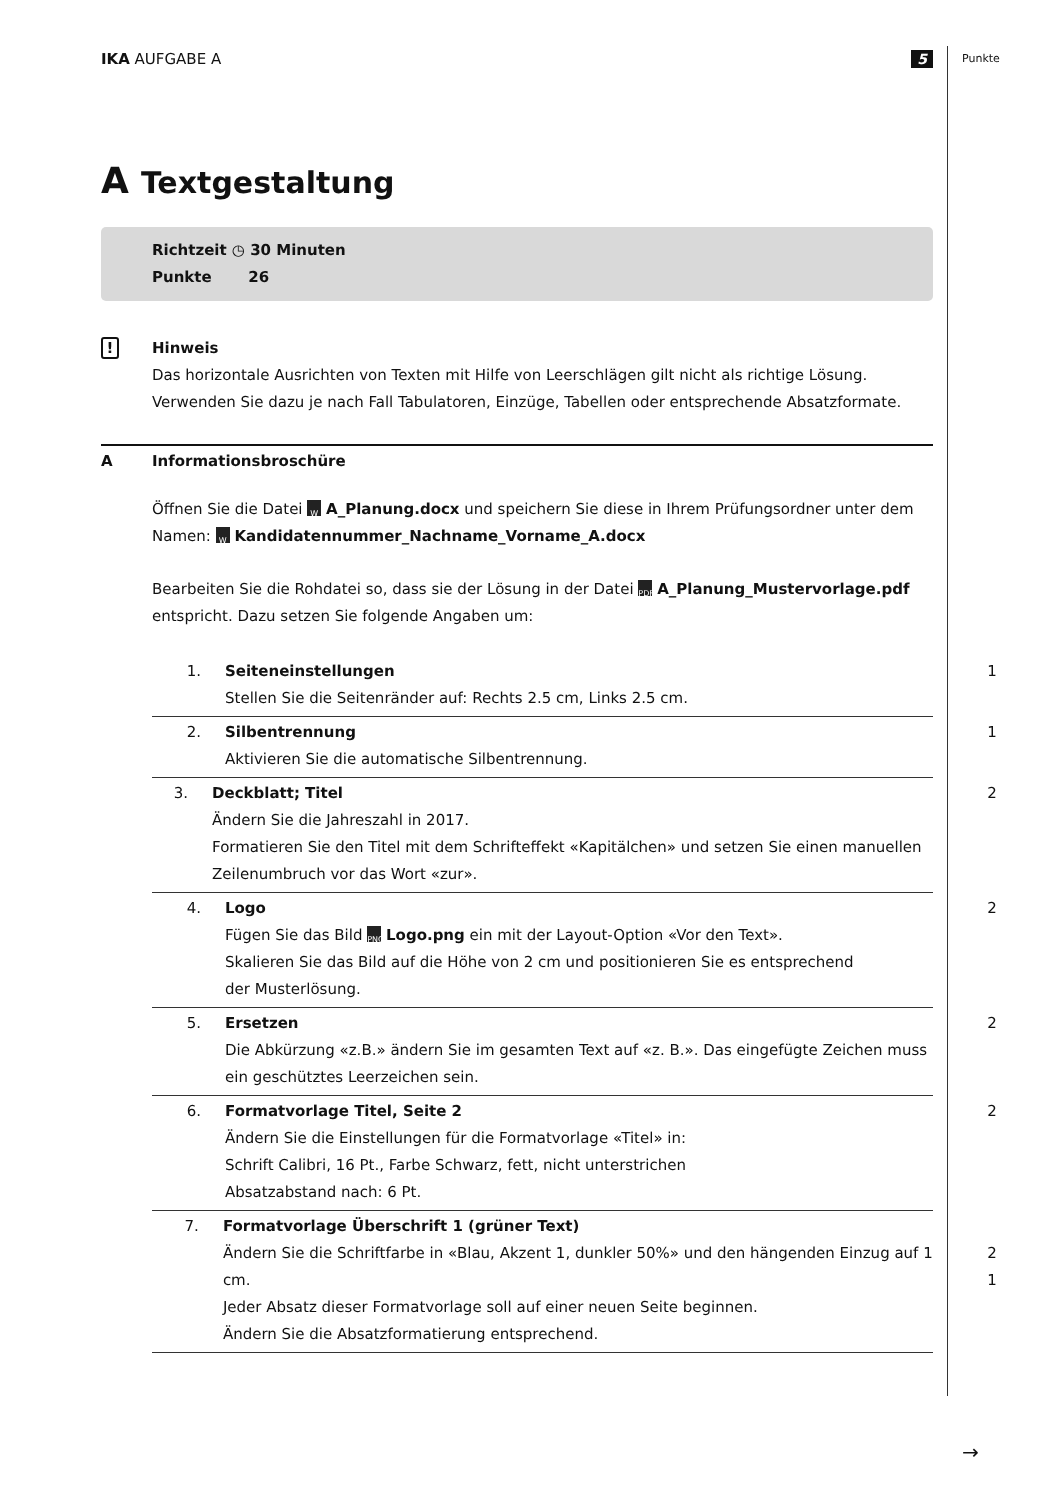Punkte
IKA AUFGABE A 5
A Textgestaltung
Richtzeit ◷ 30 Minuten
Punkte 26
!
Hinweis
Das horizontale Ausrichten von Texten mit Hilfe von Leerschlägen gilt nicht als richtige Lösung.
Verwenden Sie dazu je nach Fall Tabulatoren, Einzüge, Tabellen oder entsprechende Absatzformate.
A Informationsbroschüre
Öffnen Sie die Datei W A_Planung.docx und speichern Sie diese in Ihrem Prüfungsordner unter dem Namen: W Kandidatennummer_Nachname_Vorname_A.docx
Bearbeiten Sie die Rohdatei so, dass sie der Lösung in der Datei PDF A_Planung_Mustervorlage.pdf entspricht. Dazu setzen Sie folgende Angaben um:
1. Seiteneinstellungen
Stellen Sie die Seitenränder auf: Rechts 2.5 cm, Links 2.5 cm.
1
2. Silbentrennung
Aktivieren Sie die automatische Silbentrennung.
1
3. Deckblatt; Titel
Ändern Sie die Jahreszahl in 2017.
Formatieren Sie den Titel mit dem Schrifteffekt «Kapitälchen» und setzen Sie einen manuellen Zeilenumbruch vor das Wort «zur».
2
4. Logo
Fügen Sie das Bild PNG Logo.png ein mit der Layout-Option «Vor den Text».
Skalieren Sie das Bild auf die Höhe von 2 cm und positionieren Sie es entsprechend
der Musterlösung.
2
5. Ersetzen
Die Abkürzung «z.B.» ändern Sie im gesamten Text auf «z. B.». Das eingefügte Zeichen muss
ein geschütztes Leerzeichen sein.
2
6. Formatvorlage Titel, Seite 2
Ändern Sie die Einstellungen für die Formatvorlage «Titel» in:
Schrift Calibri, 16 Pt., Farbe Schwarz, fett, nicht unterstrichen
Absatzabstand nach: 6 Pt.
2
7. Formatvorlage Überschrift 1 (grüner Text)
Ändern Sie die Schriftfarbe in «Blau, Akzent 1, dunkler 50%» und den hängenden Einzug auf 1 cm.
Jeder Absatz dieser Formatvorlage soll auf einer neuen Seite beginnen.
Ändern Sie die Absatzformatierung entsprechend.
2
1
→